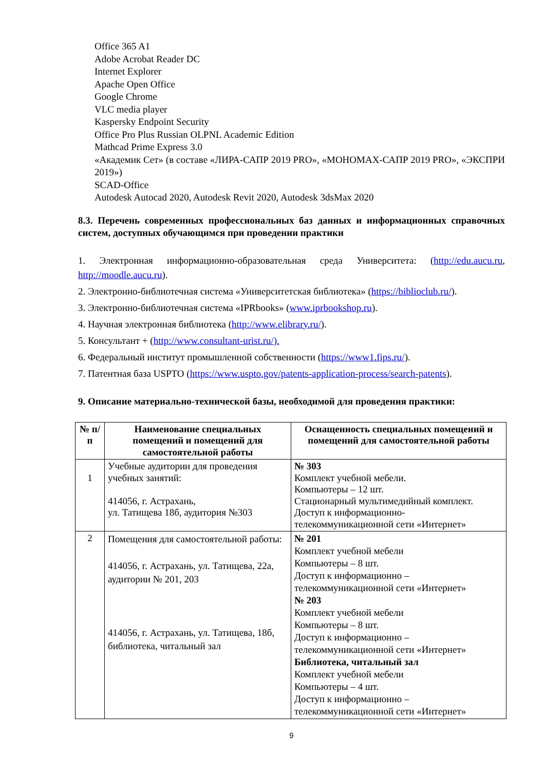Office 365 A1
Adobe Acrobat Reader DC
Internet Explorer
Apache Open Office
Google Chrome
VLC media player
Kaspersky Endpoint Security
Office Pro Plus Russian OLPNL Academic Edition
Mathcad Prime Express 3.0
«Академик Сет» (в составе «ЛИРА-САПР 2019 PRO», «МОНОМАХ-САПР 2019 PRO», «ЭКСПРИ 2019»)
SCAD-Office
Autodesk Autocad 2020, Autodesk Revit 2020, Autodesk 3dsMax 2020
8.3. Перечень современных профессиональных баз данных и информационных справочных систем, доступных обучающимся при проведении практики
1. Электронная информационно-образовательная среда Университета: (http://edu.aucu.ru, http://moodle.aucu.ru).
2. Электронно-библиотечная система «Университетская библиотека» (https://biblioclub.ru/).
3. Электронно-библиотечная система «IPRbooks» (www.iprbookshop.ru).
4. Научная электронная библиотека (http://www.elibrary.ru/).
5. Консультант + (http://www.consultant-urist.ru/).
6. Федеральный институт промышленной собственности (https://www1.fips.ru/).
7. Патентная база USPTO (https://www.uspto.gov/patents-application-process/search-patents).
9. Описание материально-технической базы, необходимой для проведения практики:
| № п/п | Наименование специальных помещений и помещений для самостоятельной работы | Оснащенность специальных помещений и помещений для самостоятельной работы |
| --- | --- | --- |
| 1 | Учебные аудитории для проведения учебных занятий: 414056, г. Астрахань, ул. Татищева 18б, аудитория №303 | № 303 Комплект учебной мебели. Компьютеры – 12 шт. Стационарный мультимедийный комплект. Доступ к информационно-телекоммуникационной сети «Интернет» |
| 2 | Помещения для самостоятельной работы: 414056, г. Астрахань, ул. Татищева, 22а, аудитории № 201, 203 414056, г. Астрахань, ул. Татищева, 18б, библиотека, читальный зал | № 201 Комплект учебной мебели Компьютеры – 8 шт. Доступ к информационно – телекоммуникационной сети «Интернет» № 203 Комплект учебной мебели Компьютеры – 8 шт. Доступ к информационно – телекоммуникационной сети «Интернет» Библиотека, читальный зал Комплект учебной мебели Компьютеры – 4 шт. Доступ к информационно – телекоммуникационной сети «Интернет» |
9